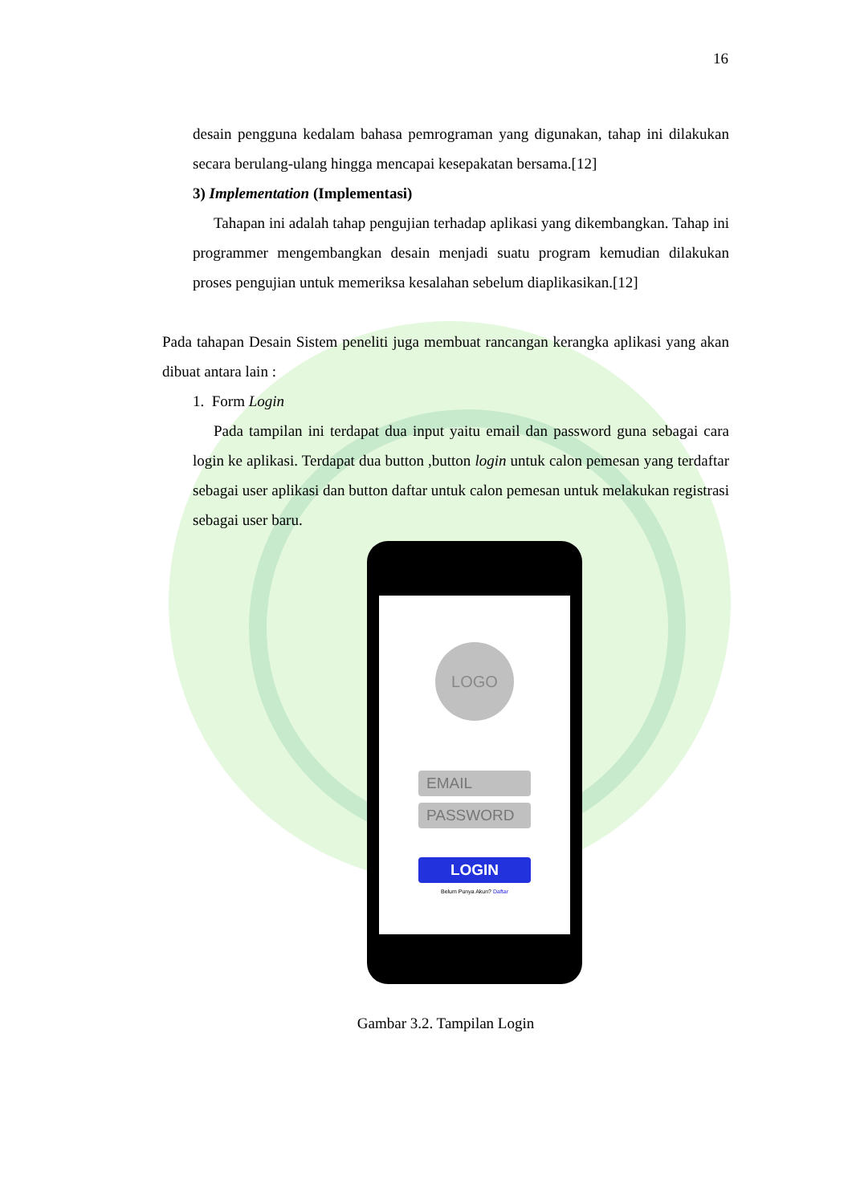16
desain pengguna kedalam bahasa pemrograman yang digunakan, tahap ini dilakukan secara berulang-ulang hingga mencapai kesepakatan bersama.[12]
3) Implementation (Implementasi)
Tahapan ini adalah tahap pengujian terhadap aplikasi yang dikembangkan. Tahap ini programmer mengembangkan desain menjadi suatu program kemudian dilakukan proses pengujian untuk memeriksa kesalahan sebelum diaplikasikan.[12]
Pada tahapan Desain Sistem peneliti juga membuat rancangan kerangka aplikasi yang akan dibuat antara lain :
1. Form Login
Pada tampilan ini terdapat dua input yaitu email dan password guna sebagai cara login ke aplikasi. Terdapat dua button ,button login untuk calon pemesan yang terdaftar sebagai user aplikasi dan button daftar untuk calon pemesan untuk melakukan registrasi sebagai user baru.
LOGO
EMAIL
PASSWORD
LOGIN
Belum Punya Akun? Daftar
Gambar 3.2. Tampilan Login